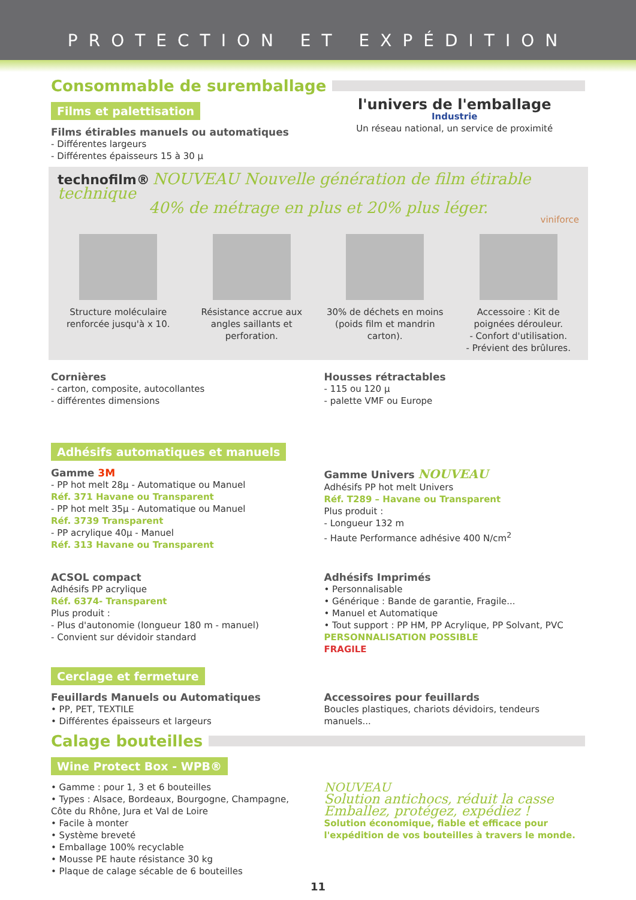PROTECTION ET EXPÉDITION
Consommable de suremballage
Films et palettisation
Films étirables manuels ou automatiques
- Différentes largeurs
- Différentes épaisseurs 15 à 30 µ
l'univers de l'emballage
Industrie
Un réseau national, un service de proximité
technofilm® NOUVEAU Nouvelle génération de film étirable technique
40% de métrage en plus et 20% plus léger.
viniforce
Structure moléculaire renforcée jusqu'à x 10.
Résistance accrue aux angles saillants et perforation.
30% de déchets en moins (poids film et mandrin carton).
Accessoire : Kit de poignées dérouleur.
- Confort d'utilisation.
- Prévient des brûlures.
Cornières
- carton, composite, autocollantes
- différentes dimensions
Housses rétractables
- 115 ou 120 µ
- palette VMF ou Europe
Adhésifs automatiques et manuels
Gamme 3M
- PP hot melt 28µ - Automatique ou Manuel
Réf. 371 Havane ou Transparent
- PP hot melt 35µ - Automatique ou Manuel
Réf. 3739 Transparent
- PP acrylique 40µ - Manuel
Réf. 313 Havane ou Transparent
Gamme Univers NOUVEAU
Adhésifs PP hot melt Univers
Réf. T289 – Havane ou Transparent
Plus produit :
- Longueur 132 m
- Haute Performance adhésive 400 N/cm<sup>2</sup>
ACSOL compact
Adhésifs PP acrylique
Réf. 6374- Transparent
Plus produit :
- Plus d'autonomie (longueur 180 m - manuel)
- Convient sur dévidoir standard
Adhésifs Imprimés
• Personnalisable
• Générique : Bande de garantie, Fragile...
• Manuel et Automatique
• Tout support : PP HM, PP Acrylique, PP Solvant, PVC
PERSONNALISATION POSSIBLE
FRAGILE
Cerclage et fermeture
Feuillards Manuels ou Automatiques
• PP, PET, TEXTILE
• Différentes épaisseurs et largeurs
Accessoires pour feuillards
Boucles plastiques, chariots dévidoirs, tendeurs manuels...
Calage bouteilles
Wine Protect Box - WPB®
• Gamme : pour 1, 3 et 6 bouteilles
• Types : Alsace, Bordeaux, Bourgogne, Champagne, Côte du Rhône, Jura et Val de Loire
• Facile à monter
• Système breveté
• Emballage 100% recyclable
• Mousse PE haute résistance 30 kg
• Plaque de calage sécable de 6 bouteilles
NOUVEAU
Solution antichocs, réduit la casse
Emballez, protégez, expédiez !
Solution économique, fiable et efficace pour l'expédition de vos bouteilles à travers le monde.
11